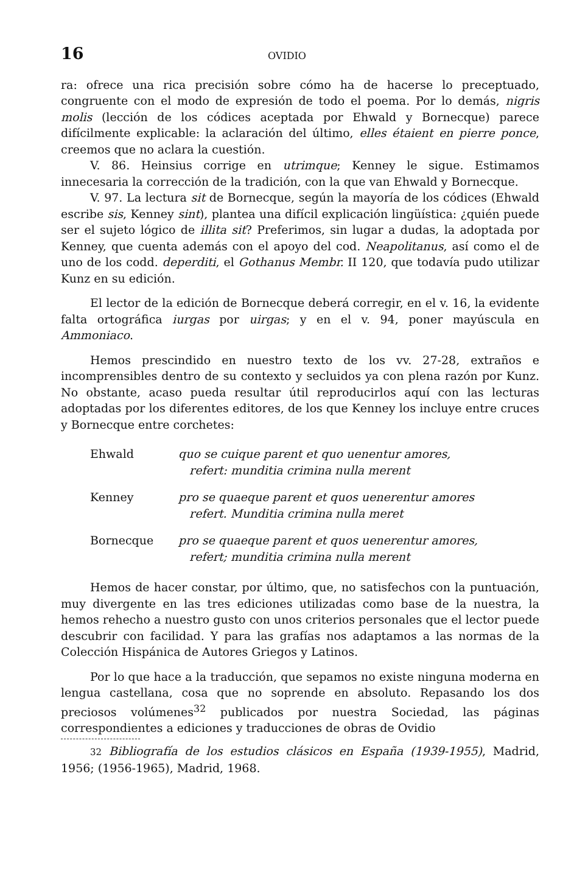16 OVIDIO
ra: ofrece una rica precisión sobre cómo ha de hacerse lo preceptuado, congruente con el modo de expresión de todo el poema. Por lo demás, nigris molis (lección de los códices aceptada por Ehwald y Bornecque) parece difícilmente explicable: la aclaración del último, elles étaient en pierre ponce, creemos que no aclara la cuestión.
V. 86. Heinsius corrige en utrimque; Kenney le sigue. Estimamos innecesaria la corrección de la tradición, con la que van Ehwald y Bornecque.
V. 97. La lectura sit de Bornecque, según la mayoría de los códices (Ehwald escribe sis, Kenney sint), plantea una difícil explicación lingüística: ¿quién puede ser el sujeto lógico de illita sit? Preferimos, sin lugar a dudas, la adoptada por Kenney, que cuenta además con el apoyo del cod. Neapolitanus, así como el de uno de los codd. deperditi, el Gothanus Membr. II 120, que todavía pudo utilizar Kunz en su edición.
El lector de la edición de Bornecque deberá corregir, en el v. 16, la evidente falta ortográfica iurgas por uirgas; y en el v. 94, poner mayúscula en Ammoniaco.
Hemos prescindido en nuestro texto de los vv. 27-28, extraños e incomprensibles dentro de su contexto y secluidos ya con plena razón por Kunz. No obstante, acaso pueda resultar útil reproducirlos aquí con las lecturas adoptadas por los diferentes editores, de los que Kenney los incluye entre cruces y Bornecque entre corchetes:
Ehwald quo se cuique parent et quo uenentur amores,
refert: munditia crimina nulla merent
Kenney pro se quaeque parent et quos uenerentur amores
refert. Munditia crimina nulla meret
Bornecque pro se quaeque parent et quos uenerentur amores,
refert; munditia crimina nulla merent
Hemos de hacer constar, por último, que, no satisfechos con la puntuación, muy divergente en las tres ediciones utilizadas como base de la nuestra, la hemos rehecho a nuestro gusto con unos criterios personales que el lector puede descubrir con facilidad. Y para las grafías nos adaptamos a las normas de la Colección Hispánica de Autores Griegos y Latinos.
Por lo que hace a la traducción, que sepamos no existe ninguna moderna en lengua castellana, cosa que no soprende en absoluto. Repasando los dos preciosos volúmenes<sup>32</sup> publicados por nuestra Sociedad, las páginas correspondientes a ediciones y traducciones de obras de Ovidio
32 Bibliografía de los estudios clásicos en España (1939-1955), Madrid, 1956; (1956-1965), Madrid, 1968.